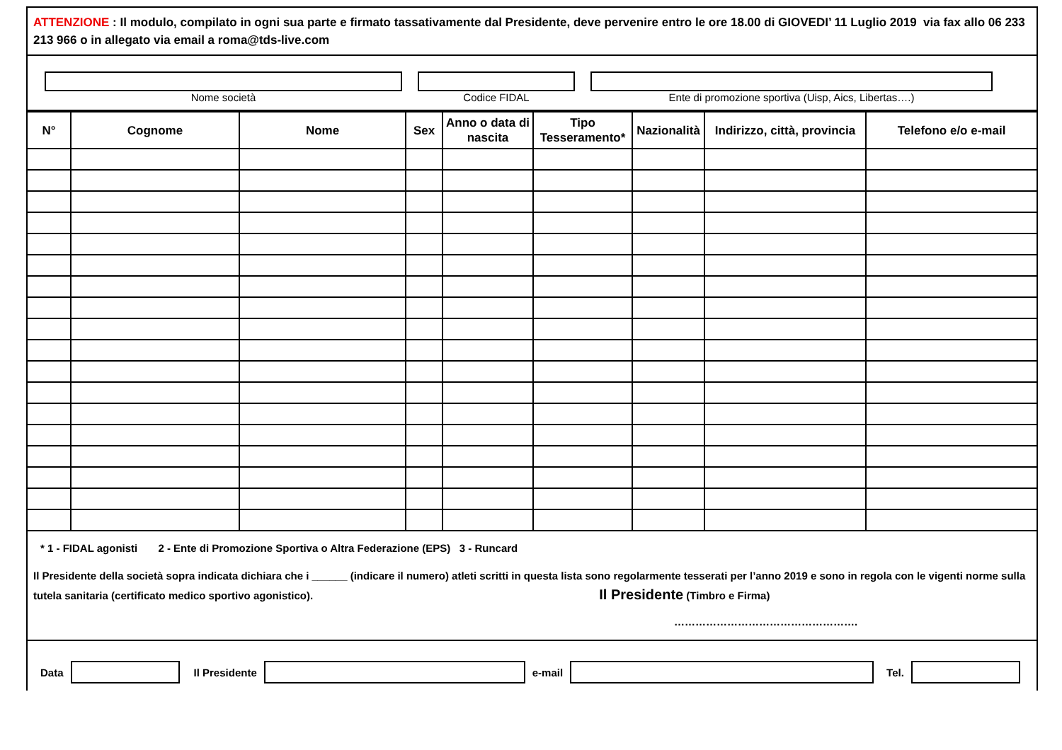ATTENZIONE : Il modulo, compilato in ogni sua parte e firmato tassativamente dal Presidente, deve pervenire entro le ore 18.00 di GIOVEDI’ 11 Luglio 2019 via fax allo 06 233 213 966 o in allegato via email a roma@tds-live.com
Nome società Codice FIDAL Ente di promozione sportiva (Uisp, Aics, Libertas….)
| N° | Cognome | Nome | Sex | Anno o data di nascita | Tipo Tesseramento* | Nazionalità | Indirizzo, città, provincia | Telefono e/o e-mail |
| --- | --- | --- | --- | --- | --- | --- | --- | --- |
* 1 - FIDAL agonisti 2 - Ente di Promozione Sportiva o Altra Federazione (EPS) 3 - Runcard
Il Presidente della società sopra indicata dichiara che i ______ (indicare il numero) atleti scritti in questa lista sono regolarmente tesserati per l’anno 2019 e sono in regola con le vigenti norme sulla tutela sanitaria (certificato medico sportivo agonistico). Il Presidente (Timbro e Firma)
…………………………………………….
Data Il Presidente e-mail Tel.